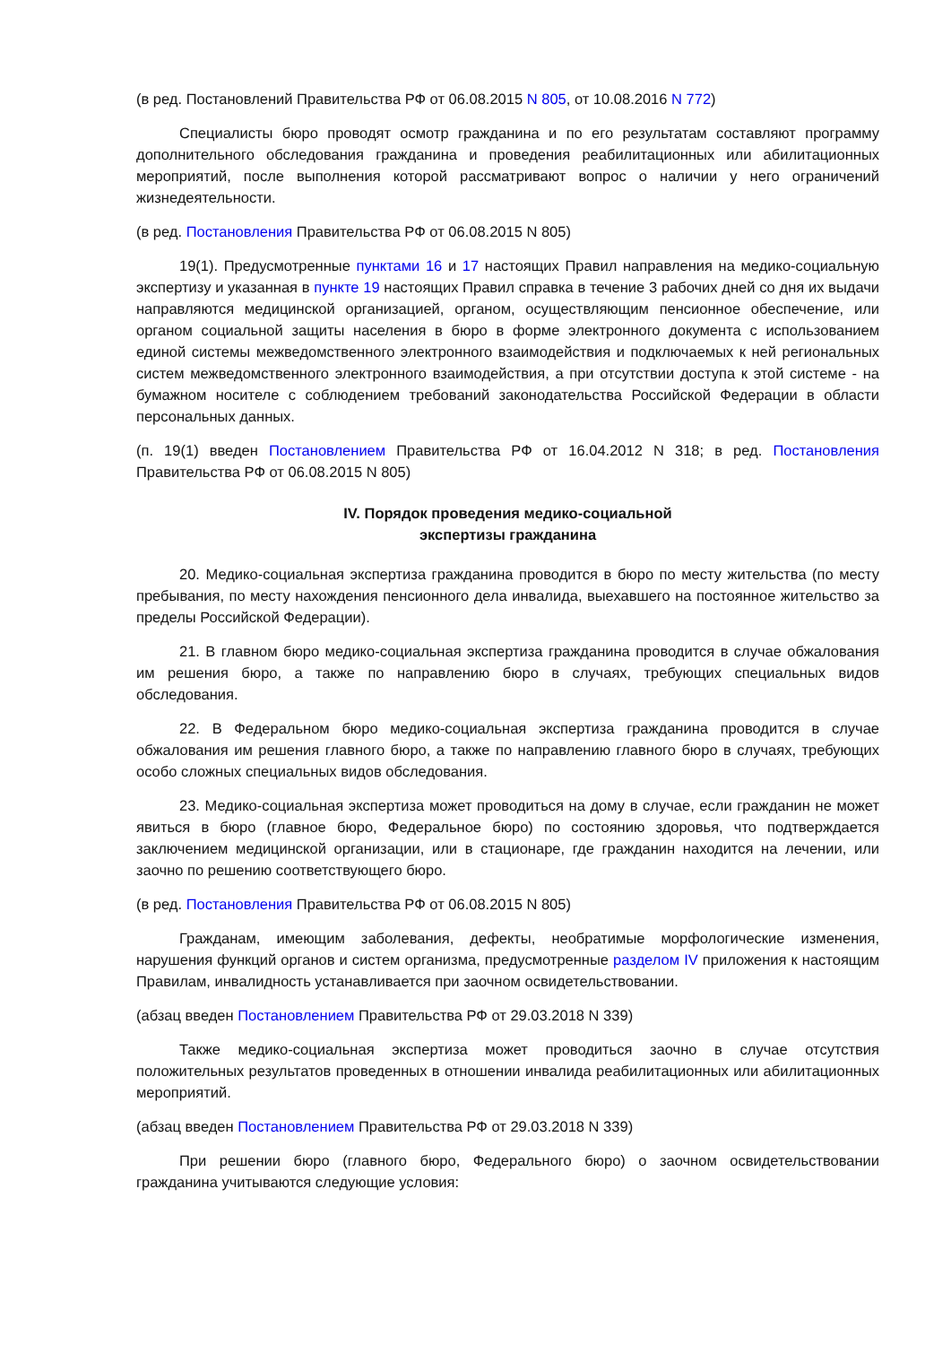(в ред. Постановлений Правительства РФ от 06.08.2015 N 805, от 10.08.2016 N 772)
Специалисты бюро проводят осмотр гражданина и по его результатам составляют программу дополнительного обследования гражданина и проведения реабилитационных или абилитационных мероприятий, после выполнения которой рассматривают вопрос о наличии у него ограничений жизнедеятельности.
(в ред. Постановления Правительства РФ от 06.08.2015 N 805)
19(1). Предусмотренные пунктами 16 и 17 настоящих Правил направления на медико-социальную экспертизу и указанная в пункте 19 настоящих Правил справка в течение 3 рабочих дней со дня их выдачи направляются медицинской организацией, органом, осуществляющим пенсионное обеспечение, или органом социальной защиты населения в бюро в форме электронного документа с использованием единой системы межведомственного электронного взаимодействия и подключаемых к ней региональных систем межведомственного электронного взаимодействия, а при отсутствии доступа к этой системе - на бумажном носителе с соблюдением требований законодательства Российской Федерации в области персональных данных.
(п. 19(1) введен Постановлением Правительства РФ от 16.04.2012 N 318; в ред. Постановления Правительства РФ от 06.08.2015 N 805)
IV. Порядок проведения медико-социальной
экспертизы гражданина
20. Медико-социальная экспертиза гражданина проводится в бюро по месту жительства (по месту пребывания, по месту нахождения пенсионного дела инвалида, выехавшего на постоянное жительство за пределы Российской Федерации).
21. В главном бюро медико-социальная экспертиза гражданина проводится в случае обжалования им решения бюро, а также по направлению бюро в случаях, требующих специальных видов обследования.
22. В Федеральном бюро медико-социальная экспертиза гражданина проводится в случае обжалования им решения главного бюро, а также по направлению главного бюро в случаях, требующих особо сложных специальных видов обследования.
23. Медико-социальная экспертиза может проводиться на дому в случае, если гражданин не может явиться в бюро (главное бюро, Федеральное бюро) по состоянию здоровья, что подтверждается заключением медицинской организации, или в стационаре, где гражданин находится на лечении, или заочно по решению соответствующего бюро.
(в ред. Постановления Правительства РФ от 06.08.2015 N 805)
Гражданам, имеющим заболевания, дефекты, необратимые морфологические изменения, нарушения функций органов и систем организма, предусмотренные разделом IV приложения к настоящим Правилам, инвалидность устанавливается при заочном освидетельствовании.
(абзац введен Постановлением Правительства РФ от 29.03.2018 N 339)
Также медико-социальная экспертиза может проводиться заочно в случае отсутствия положительных результатов проведенных в отношении инвалида реабилитационных или абилитационных мероприятий.
(абзац введен Постановлением Правительства РФ от 29.03.2018 N 339)
При решении бюро (главного бюро, Федерального бюро) о заочном освидетельствовании гражданина учитываются следующие условия: